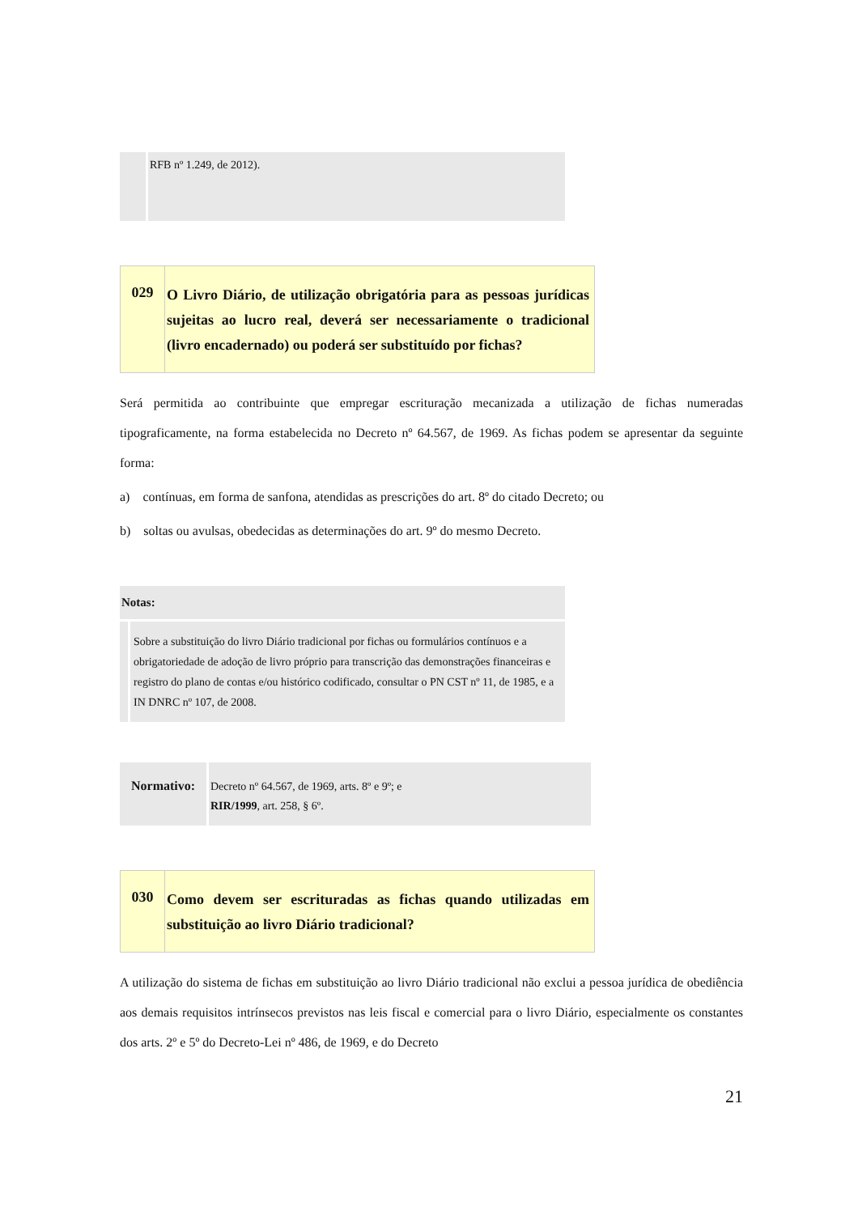RFB nº 1.249, de 2012).
029
O Livro Diário, de utilização obrigatória para as pessoas jurídicas sujeitas ao lucro real, deverá ser necessariamente o tradicional (livro encadernado) ou poderá ser substituído por fichas?
Será permitida ao contribuinte que empregar escrituração mecanizada a utilização de fichas numeradas tipograficamente, na forma estabelecida no Decreto nº 64.567, de 1969. As fichas podem se apresentar da seguinte forma:
a) contínuas, em forma de sanfona, atendidas as prescrições do art. 8º do citado Decreto; ou
b) soltas ou avulsas, obedecidas as determinações do art. 9º do mesmo Decreto.
Notas:
Sobre a substituição do livro Diário tradicional por fichas ou formulários contínuos e a obrigatoriedade de adoção de livro próprio para transcrição das demonstrações financeiras e registro do plano de contas e/ou histórico codificado, consultar o PN CST nº 11, de 1985, e a IN DNRC nº 107, de 2008.
Normativo:
Decreto nº 64.567, de 1969, arts. 8º e 9º; e
RIR/1999, art. 258, § 6º.
030
Como devem ser escrituradas as fichas quando utilizadas em substituição ao livro Diário tradicional?
A utilização do sistema de fichas em substituição ao livro Diário tradicional não exclui a pessoa jurídica de obediência aos demais requisitos intrínsecos previstos nas leis fiscal e comercial para o livro Diário, especialmente os constantes dos arts. 2º e 5º do Decreto-Lei nº 486, de 1969, e do Decreto
21